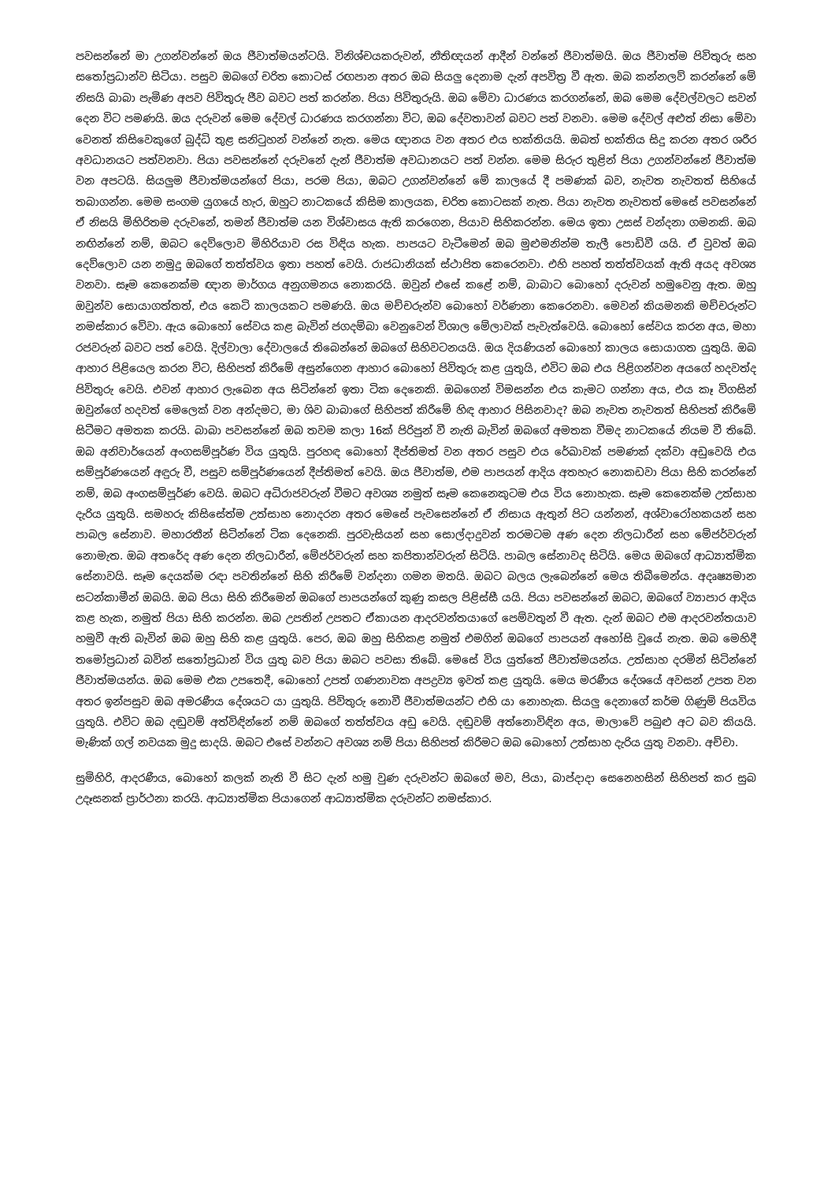පවසන්නේ මා උගන්වන්නේ ඔය ජීවාත්මයන්ටයි. විනිශ්චයකරුවන්, නීතිඥයන් ආදීන් වන්නේ ජීවාත්මයි. ඔය ජීවාත්ම පිවිතුරු සහ සතෝප්‍රධාන්ව සිටියා. පසුව ඔබගේ චරිත කොටස් රඟපාන අතර ඔබ සියලු දෙනාම දැන් අපවිත්‍ර වී ඇත. ඔබ කන්නලව් කරන්නේ මේ නිසයි බාබා පැමිණ අපව පිවිතුරු ජීව බවට පත් කරන්න. පියා පිවිතුරුයි. ඔබ මේවා ධාරණය කරගන්නේ, ඔබ මෙම දේවල්වලට සවන් දෙන විට පමණයි. ඔය දරුවන් මෙම දේවල් ධාරණය කරගන්නා විට, ඔබ දේවතාවන් බවට පත් වනවා. මෙම දේවල් අළුත් නිසා මේවා වෙනත් කිසිවෙකුගේ බුද්ධි තුළ සනිටුහන් වන්නේ නැත. මෙය ඥානය වන අතර එය භක්තියයි. ඔබත් භක්තිය සිදු කරන අතර ශරීර අවධානයට පත්වනවා. පියා පවසන්නේ දරුවනේ දැන් ජීවාත්ම අවධානයට පත් වන්න. මෙම සිරුර තුළින් පියා උගන්වන්නේ ජීවාත්ම වන අපටයි. සියලුම ජීවාත්මයන්ගේ පියා, පරම පියා, ඔබට උගන්වන්නේ මේ කාලයේ දී පමණක් බව, නැවත නැවතත් සිහියේ තබාගන්න. මෙම සංගම යුගයේ හැර, ඔහුට නාටකයේ කිසිම කාලයක, චරිත කොටසක් නැත. පියා නැවත නැවතත් මෙසේ පවසන්නේ ඒ නිසයි මිහිරිතම දරුවනේ, තමන් ජීවාත්ම යන විශ්වාසය ඇති කරගෙන, පියාව සිහිකරන්න. මෙය ඉතා උසස් වන්දනා ගමනකි. ඔබ නඟින්නේ නම්, ඔබට දෙව්ලොව මිහිරියාව රස විඳිය හැක. පාපයට වැටීමෙන් ඔබ මුළුමනින්ම තැලී පොඩිවී යයි. ඒ වුවත් ඔබ දෙව්ලොව යන නමුදු ඔබගේ තත්ත්වය ඉතා පහත් වෙයි. රාජධානියක් ස්ථාපිත කෙරෙනවා. එහි පහත් තත්ත්වයක් ඇති අයද අවශ්‍ය වනවා. සෑම කෙනෙක්ම ඥාන මාර්ගය අනුගමනය නොකරයි. ඔවුන් එසේ කළේ නම්, බාබාට බොහෝ දරුවන් හමුවෙනු ඇත. ඔහු ඔවුන්ව සොයාගත්තත්, එය කෙටි කාලයකට පමණයි. ඔය මච්චරුන්ව බොහෝ වර්ණනා කෙරෙනවා. මෙවන් කියමනකි මච්චරුන්ට නමස්කාර වේවා. ඇය බොහෝ සේවය කළ බැවින් ජගදම්බා වෙනුවෙන් විශාල මේලාවක් පැවැත්වෙයි. බොහෝ සේවය කරන අය, මහා රජවරුන් බවට පත් වෙයි. දිල්වාලා දේවාලයේ තිබෙන්නේ ඔබගේ සිහිවටනයයි. ඔය දියණියන් බොහෝ කාලය සොයාගත යුතුයි. ඔබ ආහාර පිළියෙල කරන විට, සිහිපත් කිරීමේ අසුන්ගෙන ආහාර බොහෝ පිවිතුරු කළ යුතුයි, එවිට ඔබ එය පිළිගන්වන අයගේ හදවත්ද පිවිතුරු වෙයි. එවන් ආහාර ලැබෙන අය සිටින්නේ ඉතා ටික දෙනෙකි. ඔබගෙන් විමසන්න එය කැමට ගන්නා අය, එය කෑ විගසින් ඔවුන්ගේ හදවත් මෙලෙක් වන අන්දමට, මා ශිව බාබාගේ සිහිපත් කිරීමේ හිඳ ආහාර පිසිනවාද? ඔබ නැවත නැවතත් සිහිපත් කිරීමේ සිටීමට අමතක කරයි. බාබා පවසන්නේ ඔබ තවම කලා 16ක් පිරිපුන් වී නැති බැවින් ඔබගේ අමතක වීමද නාටකයේ නියම වී තිබේ. ඔබ අනිවාර්යෙන් අංගසම්පූර්ණ විය යුතුයි. පුරහඳ බොහෝ දීප්තිමත් වන අතර පසුව එය රේඛාවක් පමණක් දක්වා අඩුවෙයි එය සම්පූර්ණයෙන් අඳුරු වී, පසුව සම්පූර්ණයෙන් දීප්තිමත් වෙයි. ඔය ජීවාත්ම, එම පාපයන් ආදිය අතහැර නොකඩවා පියා සිහි කරන්නේ නම්, ඔබ අංගසම්පූර්ණ වෙයි. ඔබට අධිරාජවරුන් වීමට අවශ්‍ය නමුත් සෑම කෙනෙකුටම එය විය නොහැක. සෑම කෙනෙක්ම උත්සාහ දැරිය යුතුයි. සමහරු කිසිසේත්ම උත්සාහ නොදරන අතර මෙසේ පැවසෙන්නේ ඒ නිසාය ඇතුන් පිට යන්නන්, අශ්වාරෝහකයන් සහ පාබල සේනාව. මහාරතීන් සිටින්නේ ටික දෙනෙකි. පුරවැසියන් සහ සොල්දාදුවන් තරමටම අණ දෙන නිලධාරීන් සහ මේජර්වරුන් නොමැත. ඔබ අතරේද අණ දෙන නිලධාරීන්, මේජර්වරුන් සහ කපිතාන්වරුන් සිටියි. පාබල සේනාවද සිටියි. මෙය ඔබගේ ආධ්‍යාත්මික සේනාවයි. සෑම දෙයක්ම රඳා පවතින්නේ සිහි කිරීමේ වන්දනා ගමන මතයි. ඔබට බලය ලැබෙන්නේ මෙය තිබීමෙන්ය. අදෘෂ්‍යමාන සටන්කාමීන් ඔබයි. ඔබ පියා සිහි කිරීමෙන් ඔබගේ පාපයන්ගේ කුණු කසල පිළිස්සී යයි. පියා පවසන්නේ ඔබට, ඔබගේ ව්‍යාපාර ආදිය කළ හැක, නමුත් පියා සිහි කරන්න. ඔබ උපතින් උපතට ඒකායන ආදරවන්තයාගේ පෙම්වතුන් වී ඇත. දැන් ඔබට එම ආදරවන්තයාව හමුවී ඇති බැවින් ඔබ ඔහු සිහි කළ යුතුයි. පෙර, ඔබ ඔහු සිහිකළ නමුත් එමගින් ඔබගේ පාපයන් අහෝසි වූයේ නැත. ඔබ මෙහිදී තමෝප්‍රධාන් බවින් සතෝප්‍රධාන් විය යුතු බව පියා ඔබට පවසා තිබේ. මෙසේ විය යුත්තේ ජීවාත්මයන්ය. උත්සාහ දරමින් සිටින්නේ ජීවාත්මයන්ය. ඔබ මෙම එක උපතෙදී, බොහෝ උපත් ගණනාවක අපද්‍රව්‍ය ඉවත් කළ යුතුයි. මෙය මරණීය දේශයේ අවසන් උපත වන අතර ඉන්පසුව ඔබ අමරණීය දේශයට යා යුතුයි. පිවිතුරු නොවී ජීවාත්මයන්ට එහි යා නොහැක. සියලු දෙනාගේ කර්ම ගිණුම් පියවිය යුතුයි. එවිට ඔබ දඬුවම් අත්විඳින්නේ නම් ඔබගේ තත්ත්වය අඩු වෙයි. දඬුවම් අත්නොවිඳින අය, මාලාවේ පබුළු අට බව කියයි. මැණික් ගල් නවයක මුදු සාදයි. ඔබට එසේ වන්නට අවශ්‍ය නම් පියා සිහිපත් කිරීමට ඔබ බොහෝ උත්සාහ දැරිය යුතු වනවා. අච්චා.
සුමිහිරි, ආදරණීය, බොහෝ කලක් නැති වී සිට දැන් හමු වුණ දරුවන්ට ඔබගේ මව, පියා, බාප්දාදා සෙනෙහසින් සිහිපත් කර සුබ උදෑසනක් ප්‍රාර්ථනා කරයි. ආධ්‍යාත්මික පියාගෙන් ආධ්‍යාත්මික දරුවන්ට නමස්කාර.